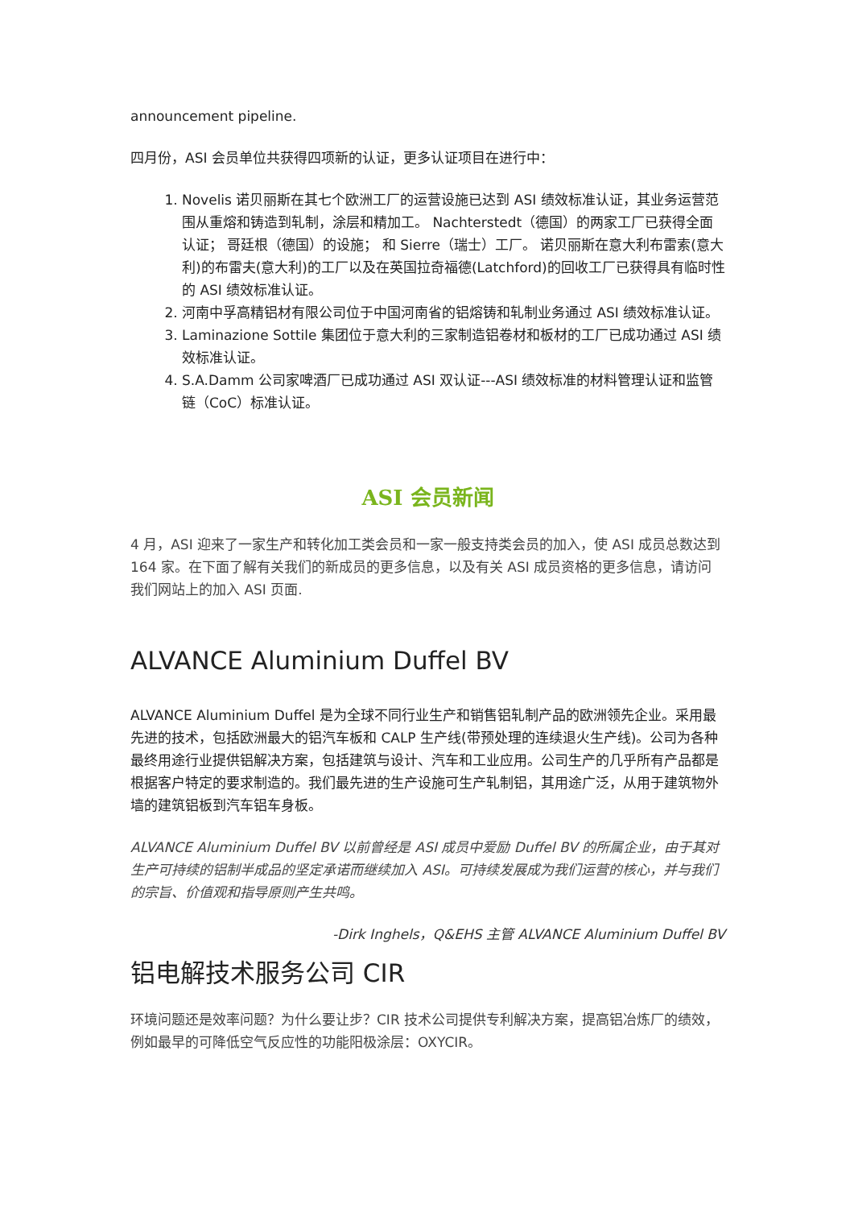announcement pipeline.
四月份，ASI 会员单位共获得四项新的认证，更多认证项目在进行中：
1. Novelis 诺贝丽斯在其七个欧洲工厂的运营设施已达到 ASI 绩效标准认证，其业务运营范围从重熔和铸造到轧制，涂层和精加工。 Nachterstedt（德国）的两家工厂已获得全面认证； 哥廷根（德国）的设施； 和 Sierre（瑞士）工厂。 诺贝丽斯在意大利布雷索(意大利)的布雷夫(意大利)的工厂以及在英国拉奇福德(Latchford)的回收工厂已获得具有临时性的 ASI 绩效标准认证。
2. 河南中孚高精铝材有限公司位于中国河南省的铝熔铸和轧制业务通过 ASI 绩效标准认证。
3. Laminazione Sottile 集团位于意大利的三家制造铝卷材和板材的工厂已成功通过 ASI 绩效标准认证。
4. S.A.Damm 公司家啤酒厂已成功通过 ASI 双认证---ASI 绩效标准的材料管理认证和监管链（CoC）标准认证。
ASI 会员新闻
4 月，ASI 迎来了一家生产和转化加工类会员和一家一般支持类会员的加入，使 ASI 成员总数达到 164 家。在下面了解有关我们的新成员的更多信息，以及有关 ASI 成员资格的更多信息，请访问我们网站上的加入 ASI 页面.
ALVANCE Aluminium Duffel BV
ALVANCE Aluminium Duffel 是为全球不同行业生产和销售铝轧制产品的欧洲领先企业。采用最先进的技术，包括欧洲最大的铝汽车板和 CALP 生产线(带预处理的连续退火生产线)。公司为各种最终用途行业提供铝解决方案，包括建筑与设计、汽车和工业应用。公司生产的几乎所有产品都是根据客户特定的要求制造的。我们最先进的生产设施可生产轧制铝，其用途广泛，从用于建筑物外墙的建筑铝板到汽车铝车身板。
ALVANCE Aluminium Duffel BV 以前曾经是 ASI 成员中爱励 Duffel BV 的所属企业，由于其对生产可持续的铝制半成品的坚定承诺而继续加入 ASI。可持续发展成为我们运营的核心，并与我们的宗旨、价值观和指导原则产生共鸣。
-Dirk Inghels，Q&EHS 主管 ALVANCE Aluminium Duffel BV
铝电解技术服务公司 CIR
环境问题还是效率问题？为什么要让步？CIR 技术公司提供专利解决方案，提高铝冶炼厂的绩效，例如最早的可降低空气反应性的功能阳极涂层：OXYCIR。